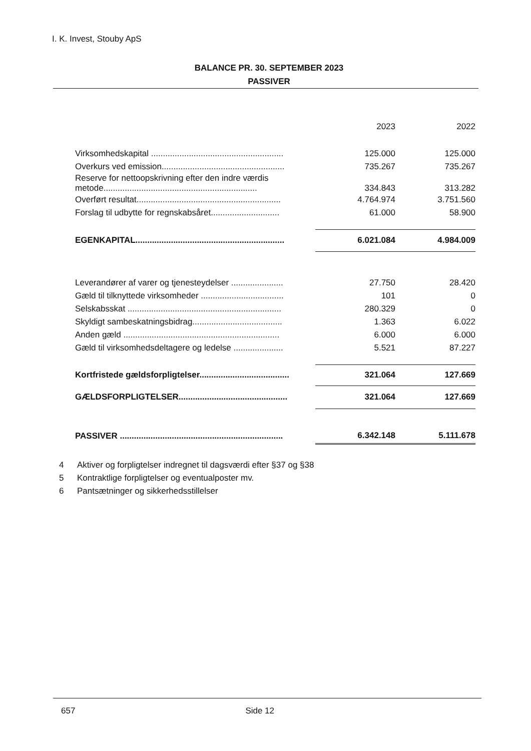I. K. Invest, Stouby ApS
BALANCE PR. 30. SEPTEMBER 2023
PASSIVER
| | 2023 | 2022 |
| --- | --- | --- |
| Virksomhedskapital ........................................................ | 125.000 | 125.000 |
| Overkurs ved emission.................................................... | 735.267 | 735.267 |
| Reserve for nettoopskrivning efter den indre værdis metode................................................................. | 334.843 | 313.282 |
| Overført resultat............................................................. | 4.764.974 | 3.751.560 |
| Forslag til udbytte for regnskabsåret............................. | 61.000 | 58.900 |
| EGENKAPITAL............................................................... | 6.021.084 | 4.984.009 |
| Leverandører af varer og tjenesteydelser ...................... | 27.750 | 28.420 |
| Gæld til tilknyttede virksomheder ................................... | 101 | 0 |
| Selskabsskat ................................................................. | 280.329 | 0 |
| Skyldigt sambeskatningsbidrag...................................... | 1.363 | 6.022 |
| Anden gæld .................................................................. | 6.000 | 6.000 |
| Gæld til virksomhedsdeltagere og ledelse ..................... | 5.521 | 87.227 |
| Kortfristede gældsforpligtelser...................................... | 321.064 | 127.669 |
| GÆLDSFORPLIGTELSER.............................................. | 321.064 | 127.669 |
| PASSIVER ..................................................................... | 6.342.148 | 5.111.678 |
4 Aktiver og forpligtelser indregnet til dagsværdi efter §37 og §38
5 Kontraktlige forpligtelser og eventualposter mv.
6 Pantsætninger og sikkerhedsstillelser
657 Side 12